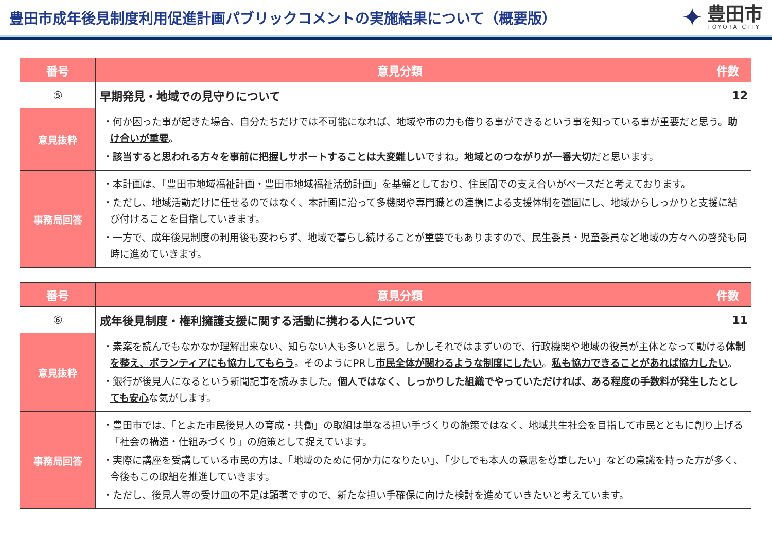豊田市成年後見制度利用促進計画パブリックコメントの実施結果について（概要版）
✦
豊田市
TOYOTA CITY
| 番号 | 意見分類 | 件数 |
| --- | --- | --- |
| ⑤ | 早期発見・地域での見守りについて | 12 |
| 意見抜粋 | ・何か困った事が起きた場合、自分たちだけでは不可能になれば、地域や市の力も借りる事ができるという事を知っている事が重要だと思う。 助け合いが重要 。 ・ 該当すると思われる方々を事前に把握しサポートすることは大変難しい ですね。 地域とのつながりが一番大切 だと思います。 | |
| 事務局回答 | ・本計画は、「豊田市地域福祉計画・豊田市地域福祉活動計画」を基盤としており、住民間での支え合いがベースだと考えております。 ・ただし、地域活動だけに任せるのではなく、本計画に沿って多機関や専門職との連携による支援体制を強固にし、地域からしっかりと支援に結び付けることを目指していきます。 ・一方で、成年後見制度の利用後も変わらず、地域で暮らし続けることが重要でもありますので、民生委員・児童委員など地域の方々への啓発も同時に進めていきます。 | |
| 番号 | 意見分類 | 件数 |
| --- | --- | --- |
| ⑥ | 成年後見制度・権利擁護支援に関する活動に携わる人について | 11 |
| 意見抜粋 | ・素案を読んでもなかなか理解出来ない、知らない人も多いと思う。しかしそれではまずいので、行政機関や地域の役員が主体となって動ける 体制を整え、ボランティアにも協力してもらう 。そのようにPRし 市民全体が関わるような制度にしたい 。 私も協力できることがあれば協力したい 。 ・銀行が後見人になるという新聞記事を読みました。 個人ではなく、しっかりした組織でやっていただければ、ある程度の手数料が発生したとしても安心 な気がします。 | |
| 事務局回答 | ・豊田市では、「とよた市民後見人の育成・共働」の取組は単なる担い手づくりの施策ではなく、地域共生社会を目指して市民とともに創り上げる「社会の構造・仕組みづくり」の施策として捉えています。 ・実際に講座を受講している市民の方は、「地域のために何か力になりたい」、「少しでも本人の意思を尊重したい」などの意識を持った方が多く、今後もこの取組を推進していきます。 ・ただし、後見人等の受け皿の不足は顕著ですので、新たな担い手確保に向けた検討を進めていきたいと考えています。 | |